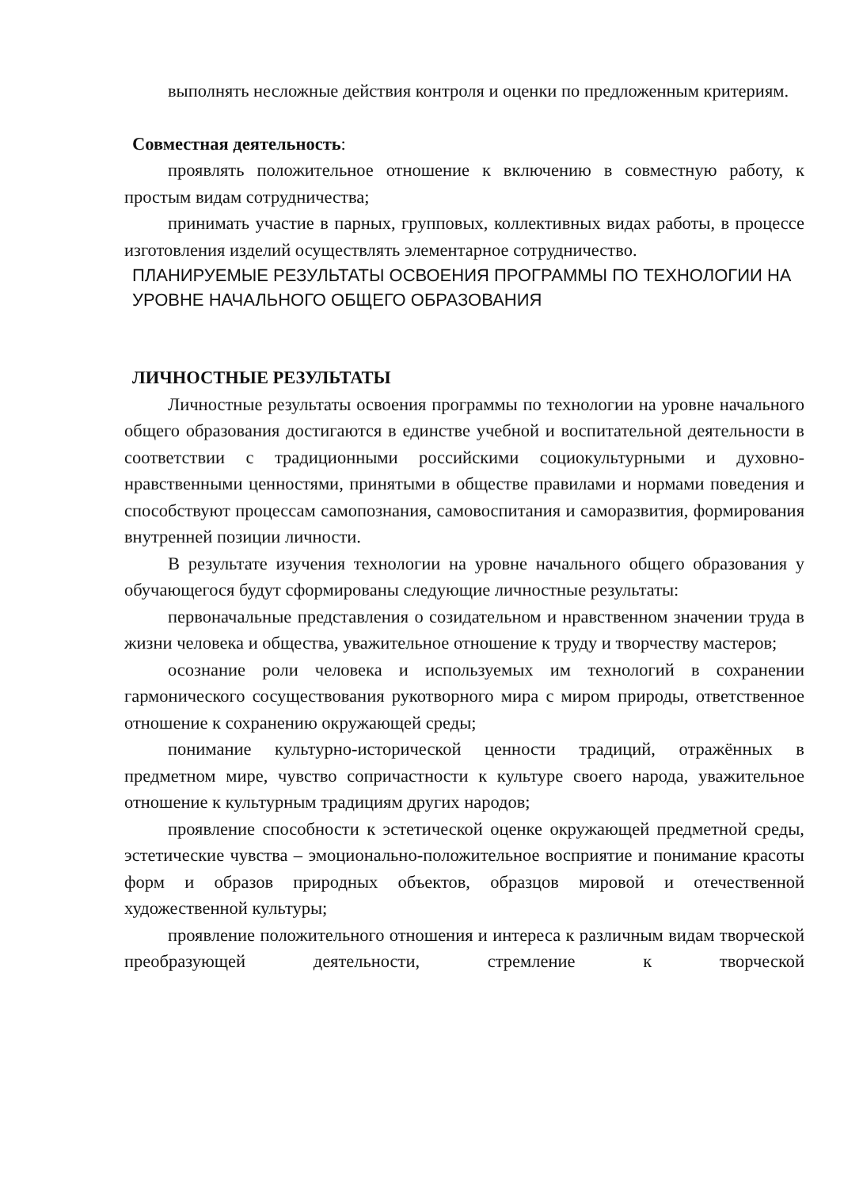выполнять несложные действия контроля и оценки по предложенным критериям.
Совместная деятельность:
проявлять положительное отношение к включению в совместную работу, к простым видам сотрудничества;
принимать участие в парных, групповых, коллективных видах работы, в процессе изготовления изделий осуществлять элементарное сотрудничество.
ПЛАНИРУЕМЫЕ РЕЗУЛЬТАТЫ ОСВОЕНИЯ ПРОГРАММЫ ПО ТЕХНОЛОГИИ НА УРОВНЕ НАЧАЛЬНОГО ОБЩЕГО ОБРАЗОВАНИЯ
ЛИЧНОСТНЫЕ РЕЗУЛЬТАТЫ
Личностные результаты освоения программы по технологии на уровне начального общего образования достигаются в единстве учебной и воспитательной деятельности в соответствии с традиционными российскими социокультурными и духовно-нравственными ценностями, принятыми в обществе правилами и нормами поведения и способствуют процессам самопознания, самовоспитания и саморазвития, формирования внутренней позиции личности.
В результате изучения технологии на уровне начального общего образования у обучающегося будут сформированы следующие личностные результаты:
первоначальные представления о созидательном и нравственном значении труда в жизни человека и общества, уважительное отношение к труду и творчеству мастеров;
осознание роли человека и используемых им технологий в сохранении гармонического сосуществования рукотворного мира с миром природы, ответственное отношение к сохранению окружающей среды;
понимание культурно-исторической ценности традиций, отражённых в предметном мире, чувство сопричастности к культуре своего народа, уважительное отношение к культурным традициям других народов;
проявление способности к эстетической оценке окружающей предметной среды, эстетические чувства – эмоционально-положительное восприятие и понимание красоты форм и образов природных объектов, образцов мировой и отечественной художественной культуры;
проявление положительного отношения и интереса к различным видам творческой преобразующей деятельности, стремление к творческой